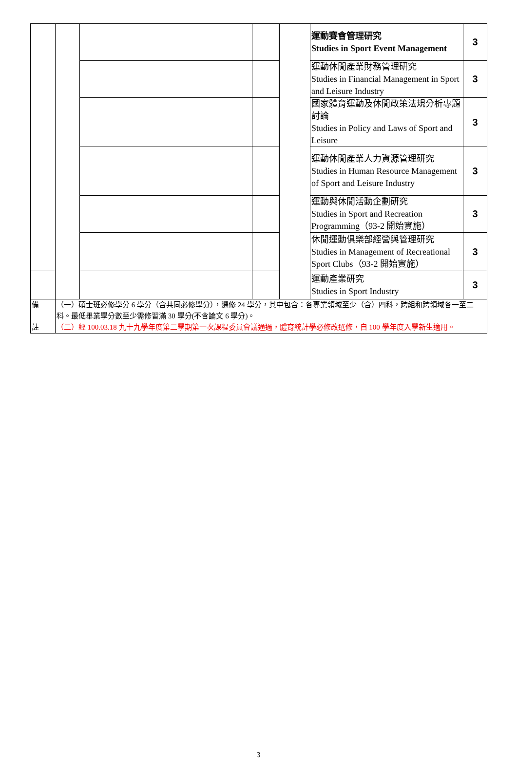| | | | | | 運動賽會管理研究 Studies in Sport Event Management | 3 |
| | | | | | 運動休閒產業財務管理研究 Studies in Financial Management in Sport and Leisure Industry | 3 |
| | | | | | 國家體育運動及休閒政策法規分析專題討論 Studies in Policy and Laws of Sport and Leisure | 3 |
| | | | | | 運動休閒產業人力資源管理研究 Studies in Human Resource Management of Sport and Leisure Industry | 3 |
| | | | | | 運動與休閒活動企劃研究 Studies in Sport and Recreation Programming（93-2 開始實施） | 3 |
| | | | | | 休閒運動俱樂部經營與管理研究 Studies in Management of Recreational Sport Clubs（93-2 開始實施） | 3 |
| | | | | | 運動產業研究 Studies in Sport Industry | 3 |
| 備 註 | （一）碩士班必修學分 6 學分（含共同必修學分），選修 24 學分，其中包含：各專業領域至少（含）四科，跨組和跨領域各一至二科。最低畢業學分數至少需修習滿 30 學分(不含論文 6 學分)。 （二）經 100.03.18 九十九學年度第二學期第一次課程委員會議通過，體育統計學必修改選修，自 100 學年度入學新生適用。 | | | | | |
3